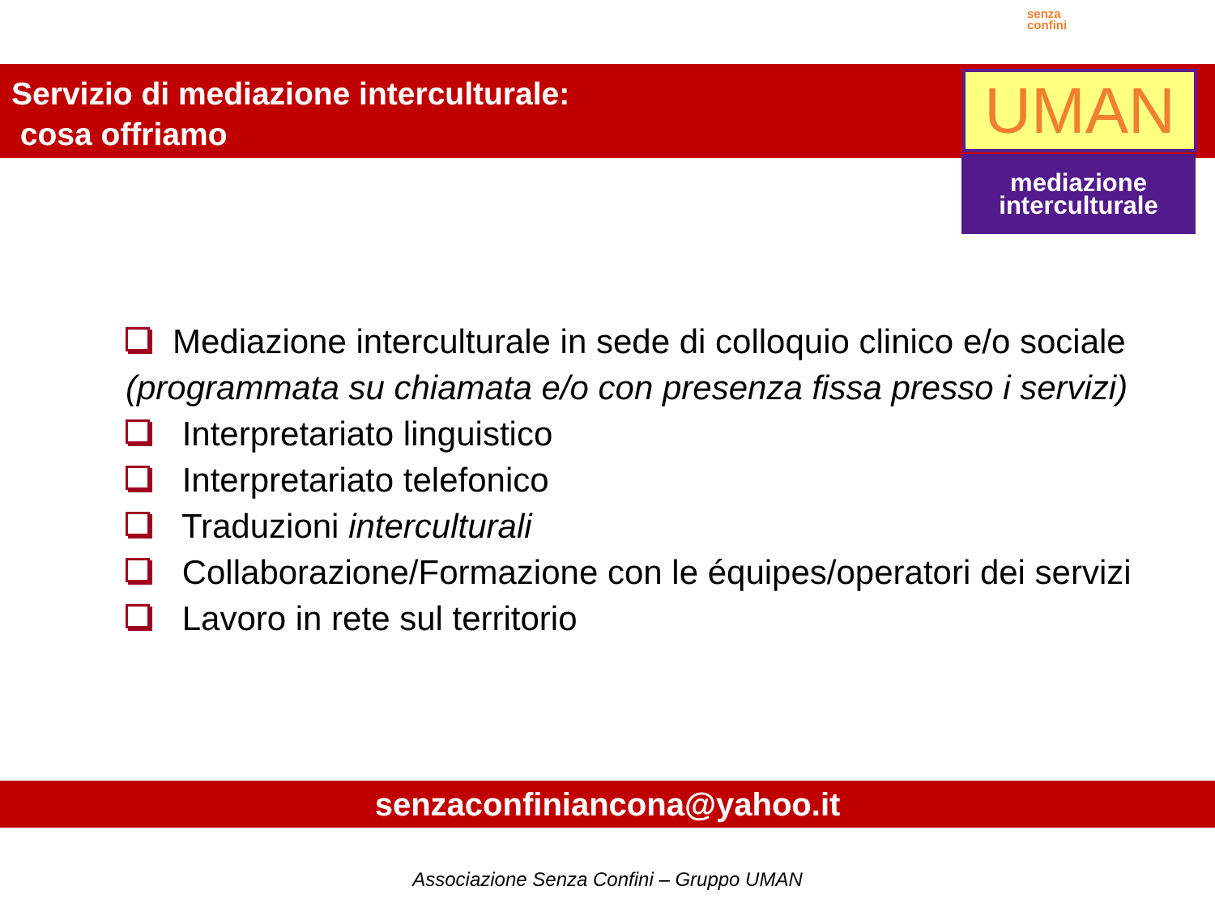senza
confini
Servizio di mediazione interculturale:
cosa offriamo
UMAN
mediazione
interculturale
Mediazione interculturale in sede di colloquio clinico e/o sociale (programmata su chiamata e/o con presenza fissa presso i servizi)
Interpretariato linguistico
Interpretariato telefonico
Traduzioni interculturali
Collaborazione/Formazione con le équipes/operatori dei servizi
Lavoro in rete sul territorio
senzaconfiniancona@yahoo.it
Associazione Senza Confini – Gruppo UMAN